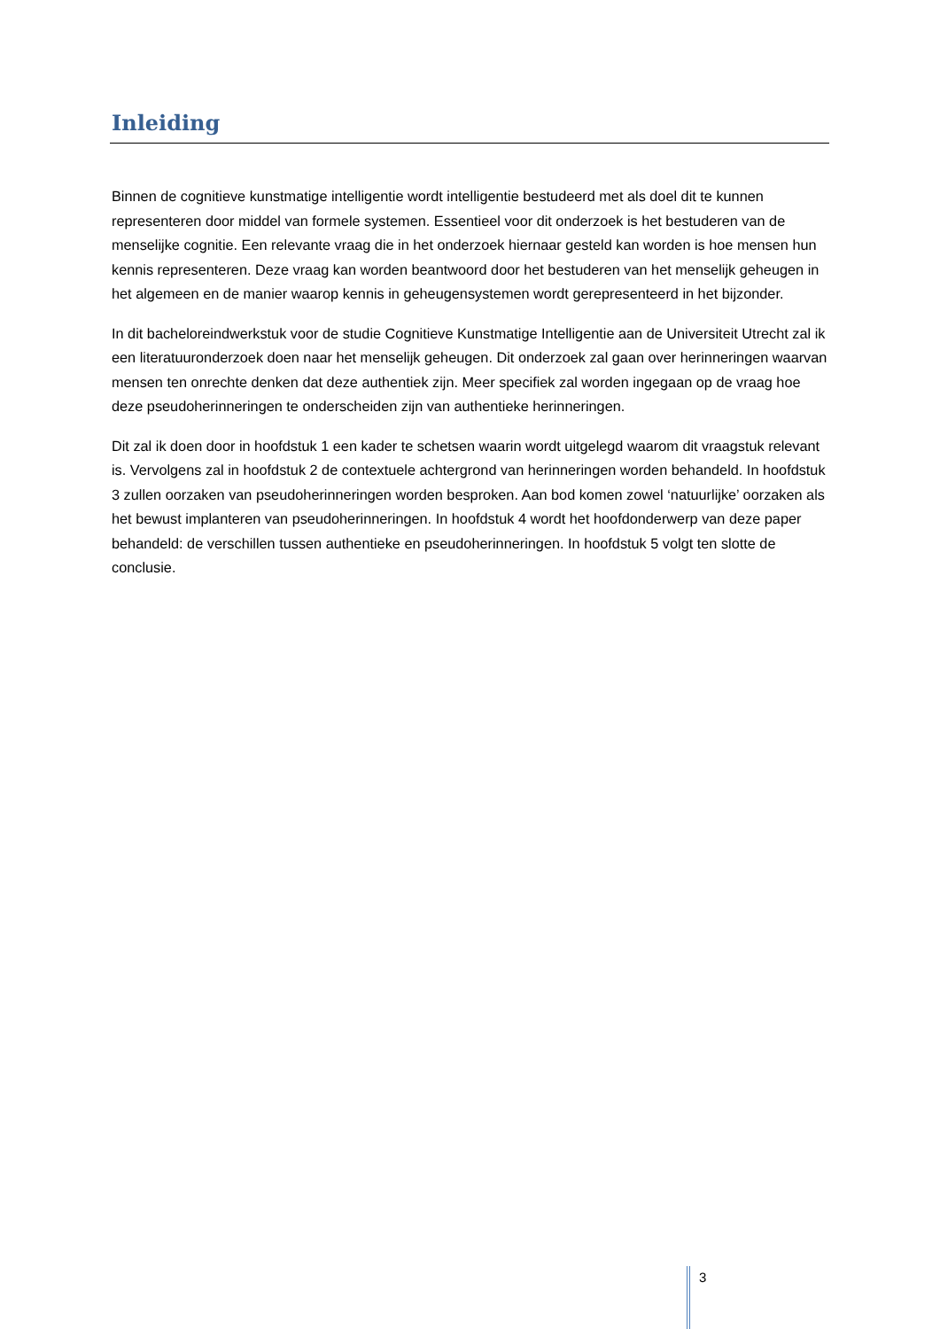Inleiding
Binnen de cognitieve kunstmatige intelligentie wordt intelligentie bestudeerd met als doel dit te kunnen representeren door middel van formele systemen. Essentieel voor dit onderzoek is het bestuderen van de menselijke cognitie. Een relevante vraag die in het onderzoek hiernaar gesteld kan worden is hoe mensen hun kennis representeren. Deze vraag kan worden beantwoord door het bestuderen van het menselijk geheugen in het algemeen en de manier waarop kennis in geheugensystemen wordt gerepresenteerd in het bijzonder.
In dit bacheloreindwerkstuk voor de studie Cognitieve Kunstmatige Intelligentie aan de Universiteit Utrecht zal ik een literatuuronderzoek doen naar het menselijk geheugen. Dit onderzoek zal gaan over herinneringen waarvan mensen ten onrechte denken dat deze authentiek zijn. Meer specifiek zal worden ingegaan op de vraag hoe deze pseudoherinneringen te onderscheiden zijn van authentieke herinneringen.
Dit zal ik doen door in hoofdstuk 1 een kader te schetsen waarin wordt uitgelegd waarom dit vraagstuk relevant is. Vervolgens zal in hoofdstuk 2 de contextuele achtergrond van herinneringen worden behandeld. In hoofdstuk 3 zullen oorzaken van pseudoherinneringen worden besproken. Aan bod komen zowel ‘natuurlijke’ oorzaken als het bewust implanteren van pseudoherinneringen. In hoofdstuk 4 wordt het hoofdonderwerp van deze paper behandeld: de verschillen tussen authentieke en pseudoherinneringen. In hoofdstuk 5 volgt ten slotte de conclusie.
3